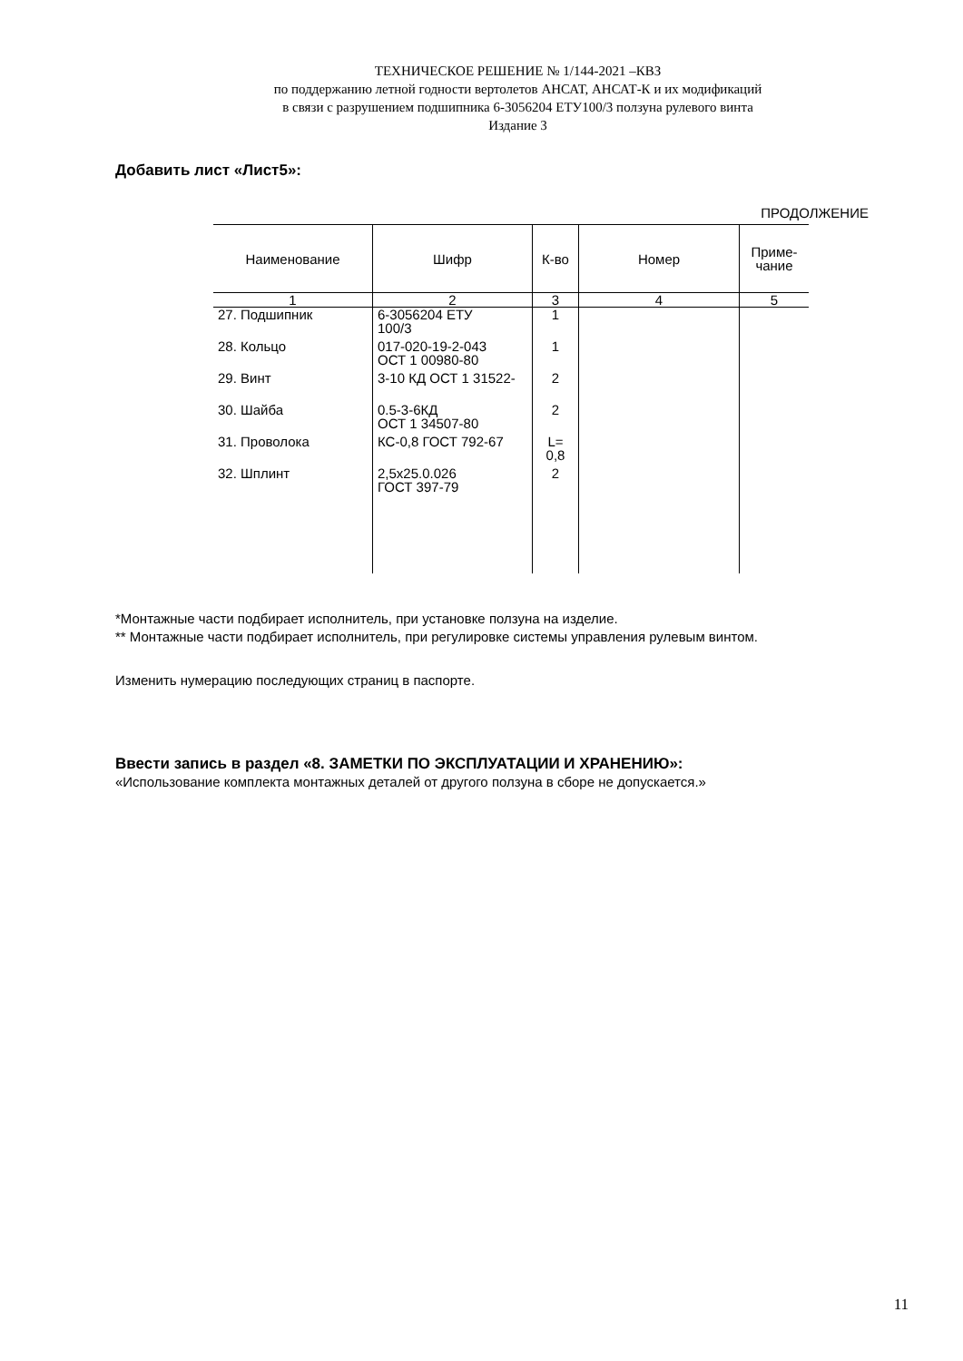ТЕХНИЧЕСКОЕ РЕШЕНИЕ № 1/144-2021 –КВЗ
по поддержанию летной годности вертолетов АНСАТ, АНСАТ-К и их модификаций
в связи с разрушением подшипника 6-3056204 ЕТУ100/3 ползуна рулевого винта
Издание 3
Добавить лист «Лист5»:
ПРОДОЛЖЕНИЕ
| Наименование | Шифр | К-во | Номер | Приме- чание |
| --- | --- | --- | --- | --- |
| 1 | 2 | 3 | 4 | 5 |
| 27. Подшипник | 6-3056204 ЕТУ 100/3 | 1 | | |
| 28. Кольцо | 017-020-19-2-043 ОСТ 1 00980-80 | 1 | | |
| 29. Винт | 3-10 КД ОСТ 1 31522- | 2 | | |
| 30. Шайба | 0.5-3-6КД ОСТ 1 34507-80 | 2 | | |
| 31. Проволока | КС-0,8 ГОСТ 792-67 | L= 0,8 | | |
| 32. Шплинт | 2,5х25.0.026 ГОСТ 397-79 | 2 | | |
*Монтажные части подбирает исполнитель, при установке ползуна на изделие.
** Монтажные части подбирает исполнитель, при регулировке системы управления рулевым винтом.
Изменить нумерацию последующих страниц в паспорте.
Ввести запись в раздел «8. ЗАМЕТКИ ПО ЭКСПЛУАТАЦИИ И ХРАНЕНИЮ»:
«Использование комплекта монтажных деталей от другого ползуна в сборе не допускается.»
11